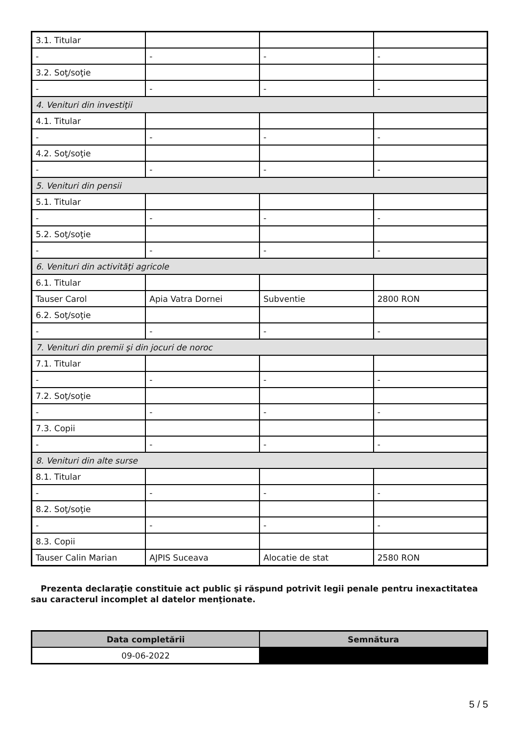| 3.1. Titular | | | |
| - | - | - | - |
| 3.2. Soţ/soţie | | | |
| - | - | - | - |
| 4. Venituri din investiţii | | | |
| 4.1. Titular | | | |
| - | - | - | - |
| 4.2. Soţ/soţie | | | |
| - | - | - | - |
| 5. Venituri din pensii | | | |
| 5.1. Titular | | | |
| - | - | - | - |
| 5.2. Soţ/soţie | | | |
| - | - | - | - |
| 6. Venituri din activităţi agricole | | | |
| 6.1. Titular | | | |
| Tauser Carol | Apia Vatra Dornei | Subventie | 2800 RON |
| 6.2. Soţ/soţie | | | |
| - | - | - | - |
| 7. Venituri din premii şi din jocuri de noroc | | | |
| 7.1. Titular | | | |
| - | - | - | - |
| 7.2. Soţ/soţie | | | |
| - | - | - | - |
| 7.3. Copii | | | |
| - | - | - | - |
| 8. Venituri din alte surse | | | |
| 8.1. Titular | | | |
| - | - | - | - |
| 8.2. Soţ/soţie | | | |
| - | - | - | - |
| 8.3. Copii | | | |
| Tauser Calin Marian | AJPIS Suceava | Alocatie de stat | 2580 RON |
Prezenta declaraţie constituie act public şi răspund potrivit legii penale pentru inexactitatea sau caracterul incomplet al datelor menţionate.
| Data completării | Semnătura |
| --- | --- |
| 09-06-2022 | |
5 / 5